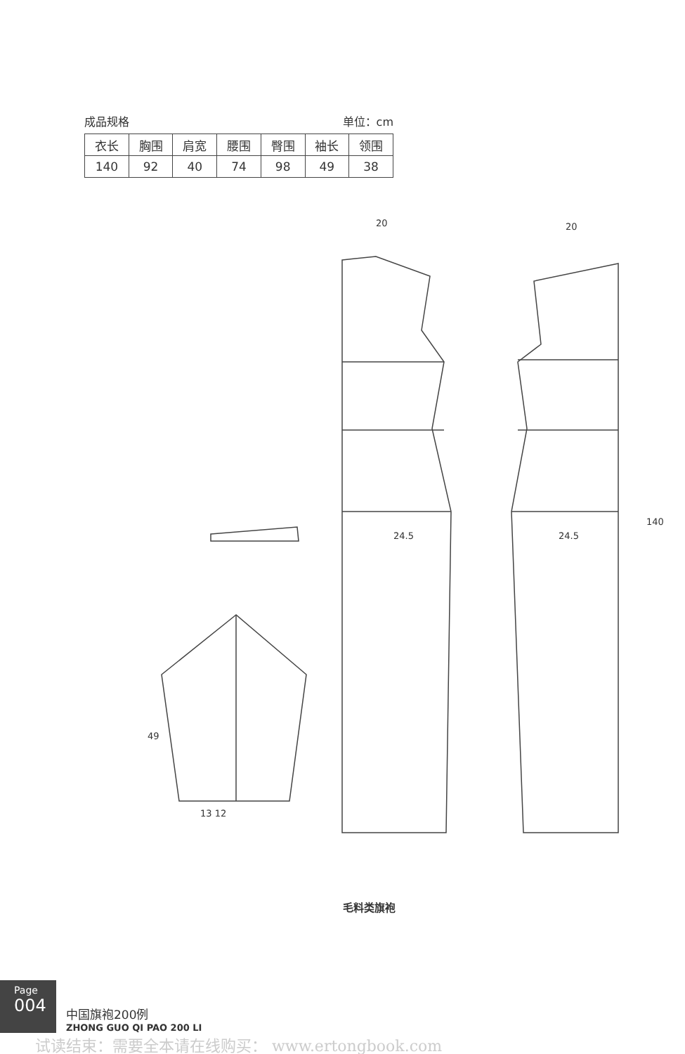成品规格 单位：cm
| 衣长 | 胸围 | 肩宽 | 腰围 | 臀围 | 袖长 | 领围 |
| --- | --- | --- | --- | --- | --- | --- |
| 140 | 92 | 40 | 74 | 98 | 49 | 38 |
20 20
24.5 24.5
140
49
13 12
毛料类旗袍
Page
004
中国旗袍200例
ZHONG GUO QI PAO 200 LI
试读结束：需要全本请在线购买： www.ertongbook.com